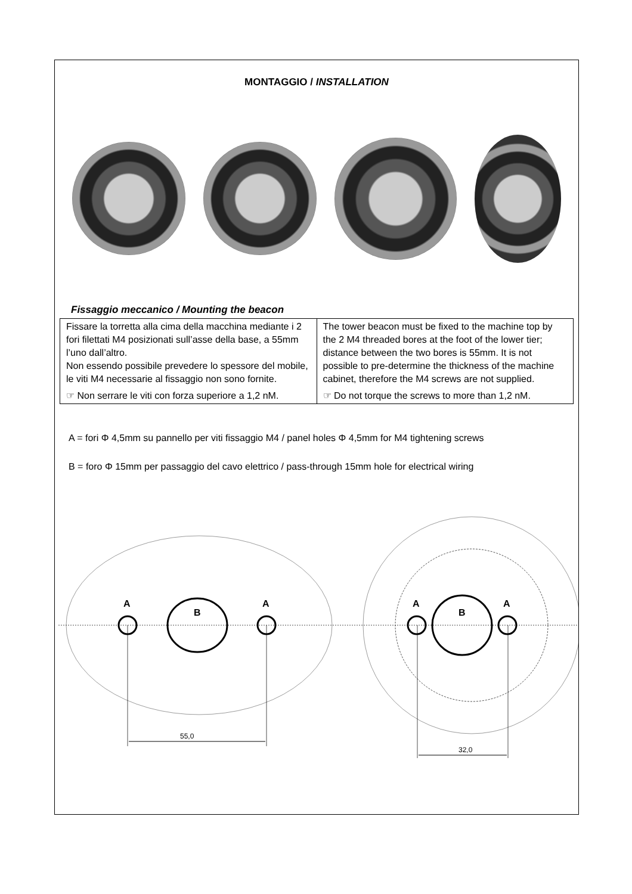MONTAGGIO / INSTALLATION
Fissaggio meccanico / Mounting the beacon
| Fissare la torretta alla cima della macchina mediante i 2 fori filettati M4 posizionati sull’asse della base, a 55mm l’uno dall’altro. Non essendo possibile prevedere lo spessore del mobile, le viti M4 necessarie al fissaggio non sono fornite. ☞ Non serrare le viti con forza superiore a 1,2 nM. | The tower beacon must be fixed to the machine top by the 2 M4 threaded bores at the foot of the lower tier; distance between the two bores is 55mm. It is not possible to pre-determine the thickness of the machine cabinet, therefore the M4 screws are not supplied. ☞ Do not torque the screws to more than 1,2 nM. |
A = fori Φ 4,5mm su pannello per viti fissaggio M4 / panel holes Φ 4,5mm for M4 tightening screws
B = foro Φ 15mm per passaggio del cavo elettrico / pass-through 15mm hole for electrical wiring
A
B
A
55,0
A
B
A
32,0